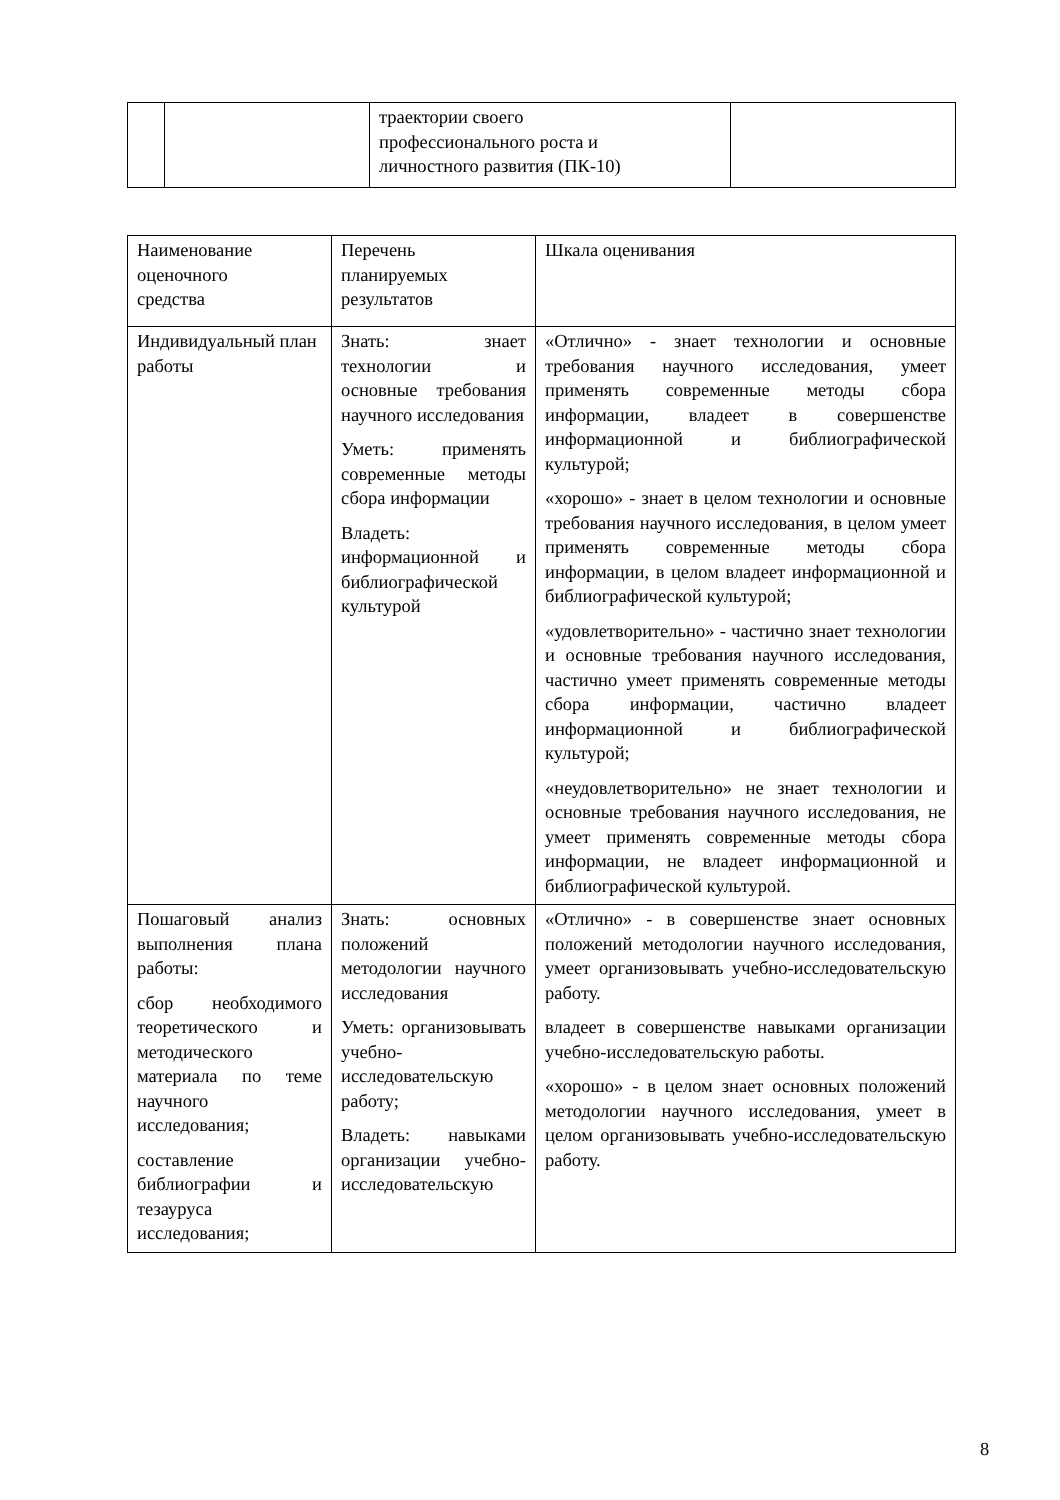| | | траектории своего профессионального роста и личностного развития (ПК-10) | |
| Наименование оценочного средства | Перечень планируемых результатов | Шкала оценивания |
| Индивидуальный план работы | Знать: знает технологии и основные требования научного исследования Уметь: применять современные методы сбора информации Владеть: информационной и библиографической культурой | «Отлично» - знает технологии и основные требования научного исследования, умеет применять современные методы сбора информации, владеет в совершенстве информационной и библиографической культурой; «хорошо» - знает в целом технологии и основные требования научного исследования, в целом умеет применять современные методы сбора информации, в целом владеет информационной и библиографической культурой; «удовлетворительно» - частично знает технологии и основные требования научного исследования, частично умеет применять современные методы сбора информации, частично владеет информационной и библиографической культурой; «неудовлетворительно» не знает технологии и основные требования научного исследования, не умеет применять современные методы сбора информации, не владеет информационной и библиографической культурой. |
| Пошаговый анализ выполнения плана работы: сбор необходимого теоретического и методического материала по теме научного исследования; составление библиографии и тезауруса исследования; | Знать: основных положений методологии научного исследования Уметь: организовывать учебно-исследовательскую работу; Владеть: навыками организации учебно-исследовательскую | «Отлично» - в совершенстве знает основных положений методологии научного исследования, умеет организовывать учебно-исследовательскую работу. владеет в совершенстве навыками организации учебно-исследовательскую работы. «хорошо» - в целом знает основных положений методологии научного исследования, умеет в целом организовывать учебно-исследовательскую работу. |
8